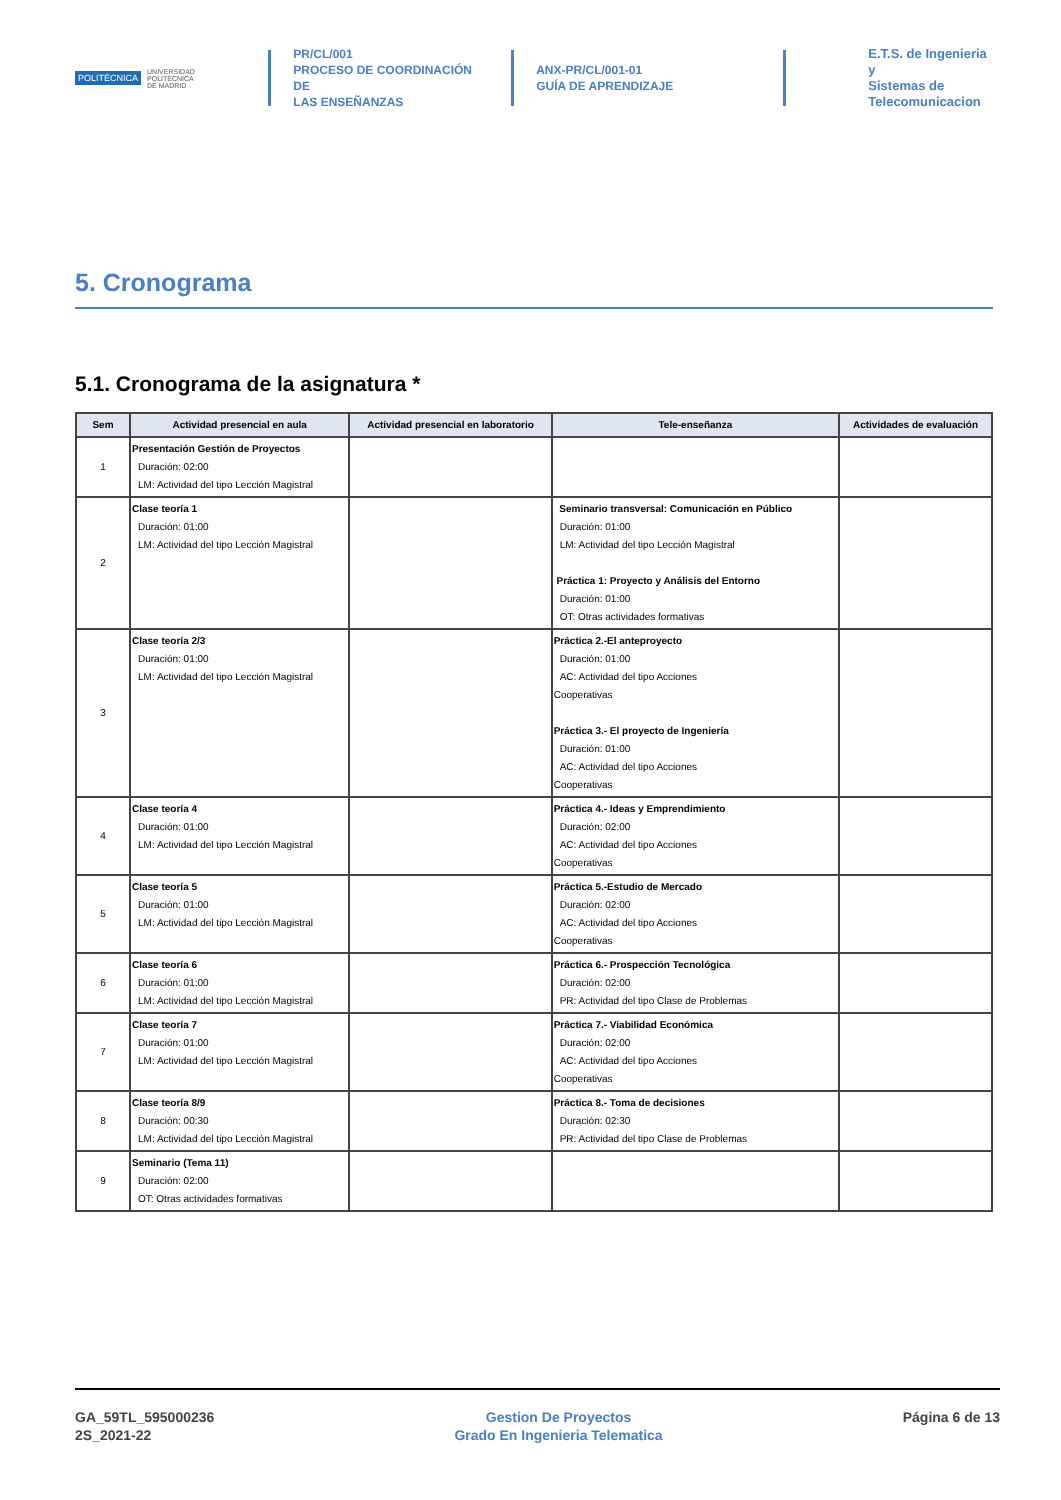POLITÉCNICA UNIVERSIDAD
POLITÉCNICA
DE MADRID
PR/CL/001
PROCESO DE COORDINACIÓN DE
LAS ENSEÑANZAS
ANX-PR/CL/001-01
GUÍA DE APRENDIZAJE
E.T.S. de Ingenieria y
Sistemas de
Telecomunicacion
5. Cronograma
5.1. Cronograma de la asignatura *
| Sem | Actividad presencial en aula | Actividad presencial en laboratorio | Tele-enseñanza | Actividades de evaluación |
| --- | --- | --- | --- | --- |
| 1 | Presentación Gestión de Proyectos Duración: 02:00 LM: Actividad del tipo Lección Magistral | | | |
| 2 | Clase teoría 1 Duración: 01:00 LM: Actividad del tipo Lección Magistral | | Seminario transversal: Comunicación en Público Duración: 01:00 LM: Actividad del tipo Lección Magistral Práctica 1: Proyecto y Análisis del Entorno Duración: 01:00 OT: Otras actividades formativas | |
| 3 | Clase teoría 2/3 Duración: 01:00 LM: Actividad del tipo Lección Magistral | | Práctica 2.-El anteproyecto Duración: 01:00 AC: Actividad del tipo Acciones Cooperativas Práctica 3.- El proyecto de Ingeniería Duración: 01:00 AC: Actividad del tipo Acciones Cooperativas | |
| 4 | Clase teoría 4 Duración: 01:00 LM: Actividad del tipo Lección Magistral | | Práctica 4.- Ideas y Emprendimiento Duración: 02:00 AC: Actividad del tipo Acciones Cooperativas | |
| 5 | Clase teoría 5 Duración: 01:00 LM: Actividad del tipo Lección Magistral | | Práctica 5.-Estudio de Mercado Duración: 02:00 AC: Actividad del tipo Acciones Cooperativas | |
| 6 | Clase teoría 6 Duración: 01:00 LM: Actividad del tipo Lección Magistral | | Práctica 6.- Prospección Tecnológica Duración: 02:00 PR: Actividad del tipo Clase de Problemas | |
| 7 | Clase teoría 7 Duración: 01:00 LM: Actividad del tipo Lección Magistral | | Práctica 7.- Viabilidad Económica Duración: 02:00 AC: Actividad del tipo Acciones Cooperativas | |
| 8 | Clase teoría 8/9 Duración: 00:30 LM: Actividad del tipo Lección Magistral | | Práctica 8.- Toma de decisiones Duración: 02:30 PR: Actividad del tipo Clase de Problemas | |
| 9 | Seminario (Tema 11) Duración: 02:00 OT: Otras actividades formativas | | | |
GA_59TL_595000236
2S_2021-22
Gestion De Proyectos
Grado En Ingenieria Telematica
Página 6 de 13